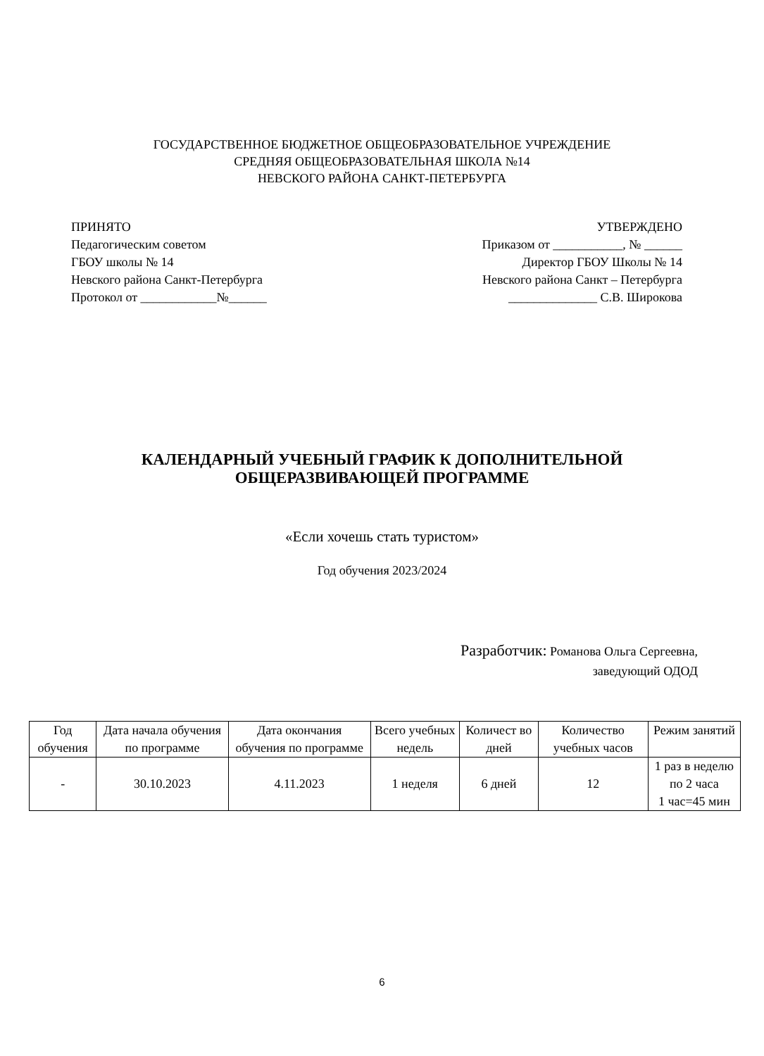ГОСУДАРСТВЕННОЕ БЮДЖЕТНОЕ ОБЩЕОБРАЗОВАТЕЛЬНОЕ УЧРЕЖДЕНИЕ
СРЕДНЯЯ ОБЩЕОБРАЗОВАТЕЛЬНАЯ ШКОЛА №14
НЕВСКОГО РАЙОНА САНКТ-ПЕТЕРБУРГА
ПРИНЯТО
Педагогическим советом
ГБОУ школы № 14
Невского района Санкт-Петербурга
Протокол от ____________№______
УТВЕРЖДЕНО
Приказом от ___________, № ______
Директор ГБОУ Школы № 14
Невского района Санкт – Петербурга
______________ С.В. Широкова
КАЛЕНДАРНЫЙ УЧЕБНЫЙ ГРАФИК К ДОПОЛНИТЕЛЬНОЙ
ОБЩЕРАЗВИВАЮЩЕЙ ПРОГРАММЕ
«Если хочешь стать туристом»
Год обучения 2023/2024
Разработчик: Романова Ольга Сергеевна,
заведующий ОДОД
| Год обучения | Дата начала обучения по программе | Дата окончания обучения по программе | Всего учебных недель | Количест во дней | Количество учебных часов | Режим занятий |
| --- | --- | --- | --- | --- | --- | --- |
| - | 30.10.2023 | 4.11.2023 | 1 неделя | 6 дней | 12 | 1 раз в неделю по 2 часа 1 час=45 мин |
6